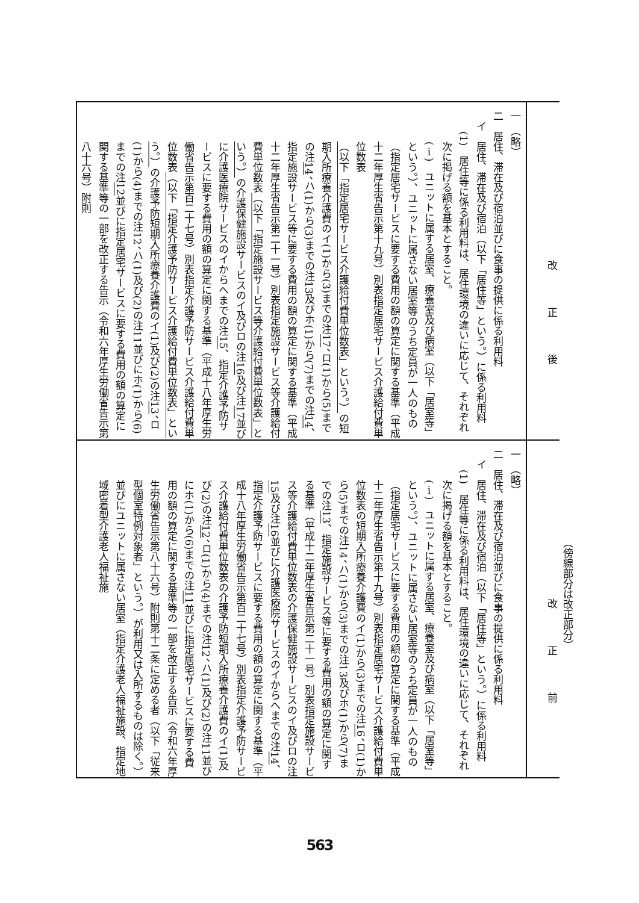（傍線部分は改正部分）
| 改正後 | 改正前 |
| 一 （略） 二 居住、滞在及び宿泊並びに食事の提供に係る利用料 イ 居住、滞在及び宿泊（以下「居住等」という。）に係る利用料 (1) 居住等に係る利用料は、居住環境の違いに応じて、それぞれ次に掲げる額を基本とすること。 (ⅰ) ユニットに属する居室、療養室及び病室（以下「居室等」という。）、ユニットに属さない居室等のうち定員が一人のもの（指定居宅サービスに要する費用の額の算定に関する基準（平成十二年厚生省告示第十九号）別表指定居宅サービス介護給付費単位数表 （以下「指定居宅サービス介護給付費単位数表」という。） の短期入所療養介護費のイ(1)から(3)までの注 17 、ロ(1)から(5)までの注 14 、ハ(1)から(3)までの注13及びホ(1)から(7)までの注 14 、指定施設サービス等に要する費用の額の算定に関する基準（平成十二年厚生省告示第二十一号）別表指定施設サービス等介護給付費単位数表 （以下「指定施設サービス等介護給付費単位数表」という。） の介護保健施設サービスのイ及びロの注 16 及び注 17 並びに介護医療院サービスのイからへまでの注 15 、指定介護予防サービスに要する費用の額の算定に関する基準（平成十八年厚生労働省告示第百二十七号）別表指定介護予防サービス介護給付費単位数表 （以下「指定介護予防サービス介護給付費単位数表」という。） の介護予防短期入所療養介護費のイ(1)及び(2)の注 13 、ロ(1)から(4)までの注12、ハ(1)及び(2)の注11並びにホ(1)から(6)までの注 12 並びに指定居宅サービスに要する費用の額の算定に関する基準等の一部を改正する告示（令和六年厚生労働省告示第八十六号）附則 | 一 （略） 二 居住、滞在及び宿泊並びに食事の提供に係る利用料 イ 居住、滞在及び宿泊（以下「居住等」という。）に係る利用料 (1) 居住等に係る利用料は、居住環境の違いに応じて、それぞれ次に掲げる額を基本とすること。 (ⅰ) ユニットに属する居室、療養室及び病室（以下「居室等」という。）、ユニットに属さない居室等のうち定員が一人のもの（指定居宅サービスに要する費用の額の算定に関する基準（平成十二年厚生省告示第十九号）別表指定居宅サービス介護給付費単位数表の短期入所療養介護費のイ(1)から(3)までの注 16 、ロ(1)から(5)までの注14、ハ(1)から(3)までの注13及びホ(1)から(7)までの注 13 、指定施設サービス等に要する費用の額の算定に関する基準（平成十二年厚生省告示第二十一号）別表指定施設サービス等介護給付費単位数表の介護保健施設サービスのイ及びロの注 15 及び注 16 並びに介護医療院サービスのイからへまでの注 14 、指定介護予防サービスに要する費用の額の算定に関する基準（平成十八年厚生労働省告示第百二十七号）別表指定介護予防サービス介護給付費単位数表の介護予防短期入所療養介護費のイ(1)及び(2)の注 12 、ロ(1)から(4)までの注12、ハ(1)及び(2)の注11並びにホ(1)から(6)までの注 11 並びに指定居宅サービスに要する費用の額の算定に関する基準等の一部を改正する告示（令和六年厚生労働省告示第八十六号）附則第十二条に定める者（以下「従来型個室特例対象者」という。）が利用又は入所するものは除く。）並びにユニットに属さない居室（指定介護老人福祉施設、指定地域密着型介護老人福祉施 |
563